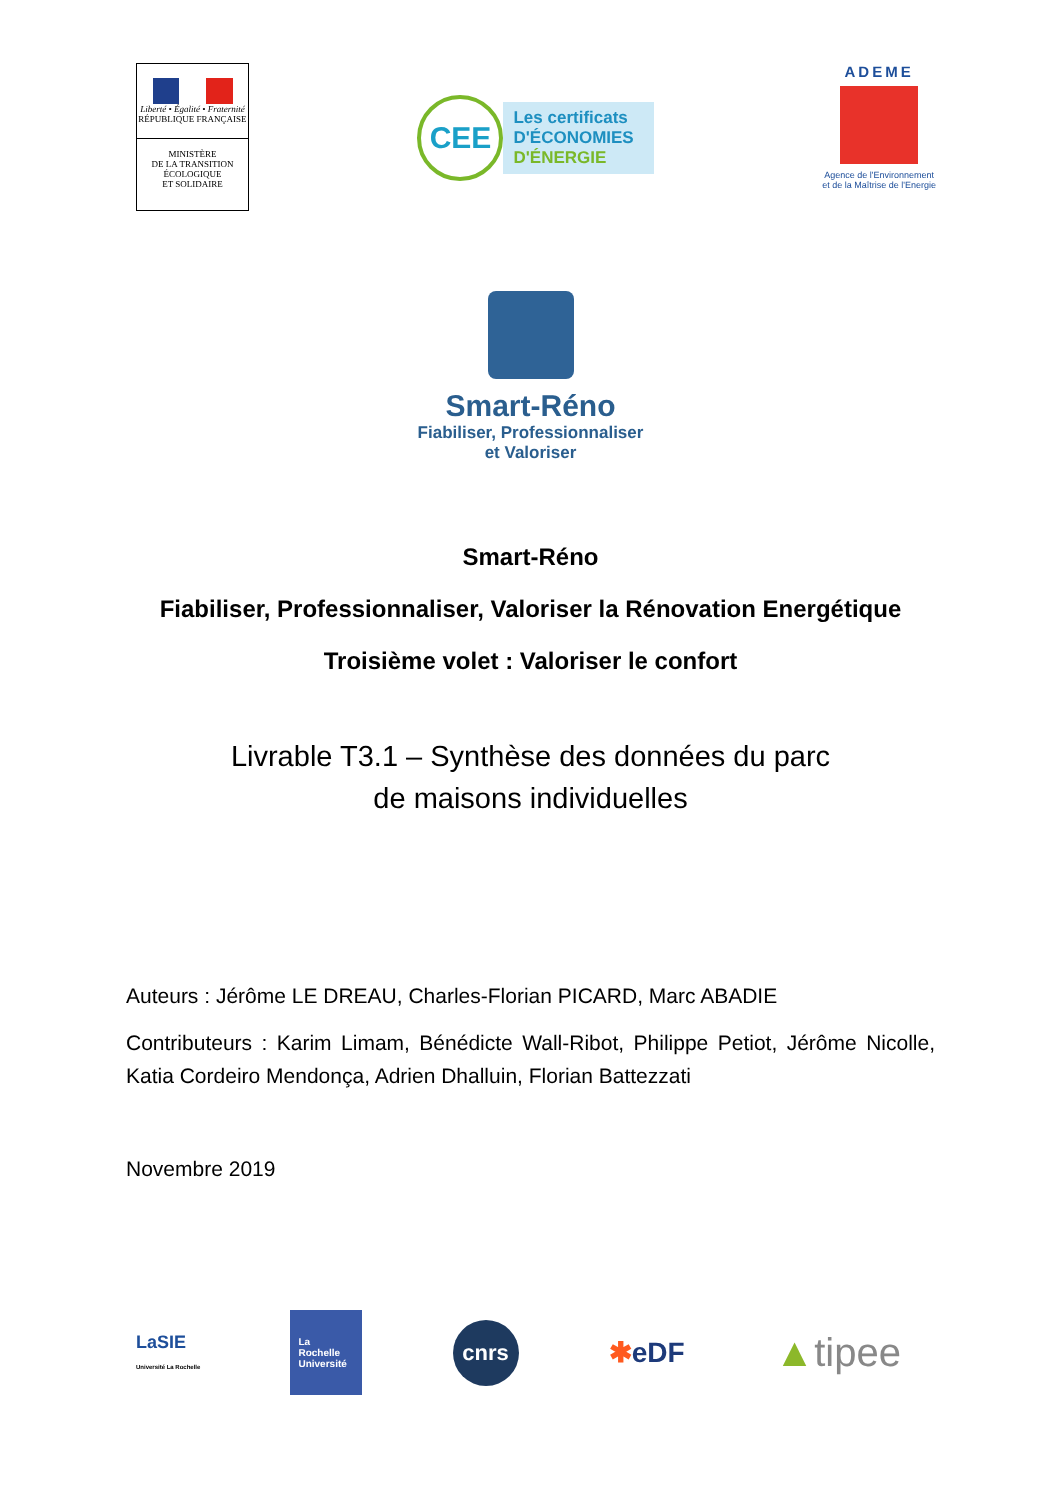Liberté • Égalité • Fraternité
RÉPUBLIQUE FRANÇAISE
MINISTÈRE
DE LA TRANSITION
ÉCOLOGIQUE
ET SOLIDAIRE
CEE
Les certificats
D'ÉCONOMIES
D'ÉNERGIE
ADEME
Agence de l'Environnement
et de la Maîtrise de l'Energie
Smart-Réno
Fiabiliser, Professionnaliser
et Valoriser
Smart-Réno
Fiabiliser, Professionnaliser, Valoriser la Rénovation Energétique
Troisième volet : Valoriser le confort
Livrable T3.1 – Synthèse des données du parc
de maisons individuelles
Auteurs : Jérôme LE DREAU, Charles-Florian PICARD, Marc ABADIE
Contributeurs : Karim Limam, Bénédicte Wall-Ribot, Philippe Petiot, Jérôme Nicolle, Katia Cordeiro Mendonça, Adrien Dhalluin, Florian Battezzati
Novembre 2019
LaSIE
Université La Rochelle
La Rochelle Université
cnrs
✱eDF
▲tipee